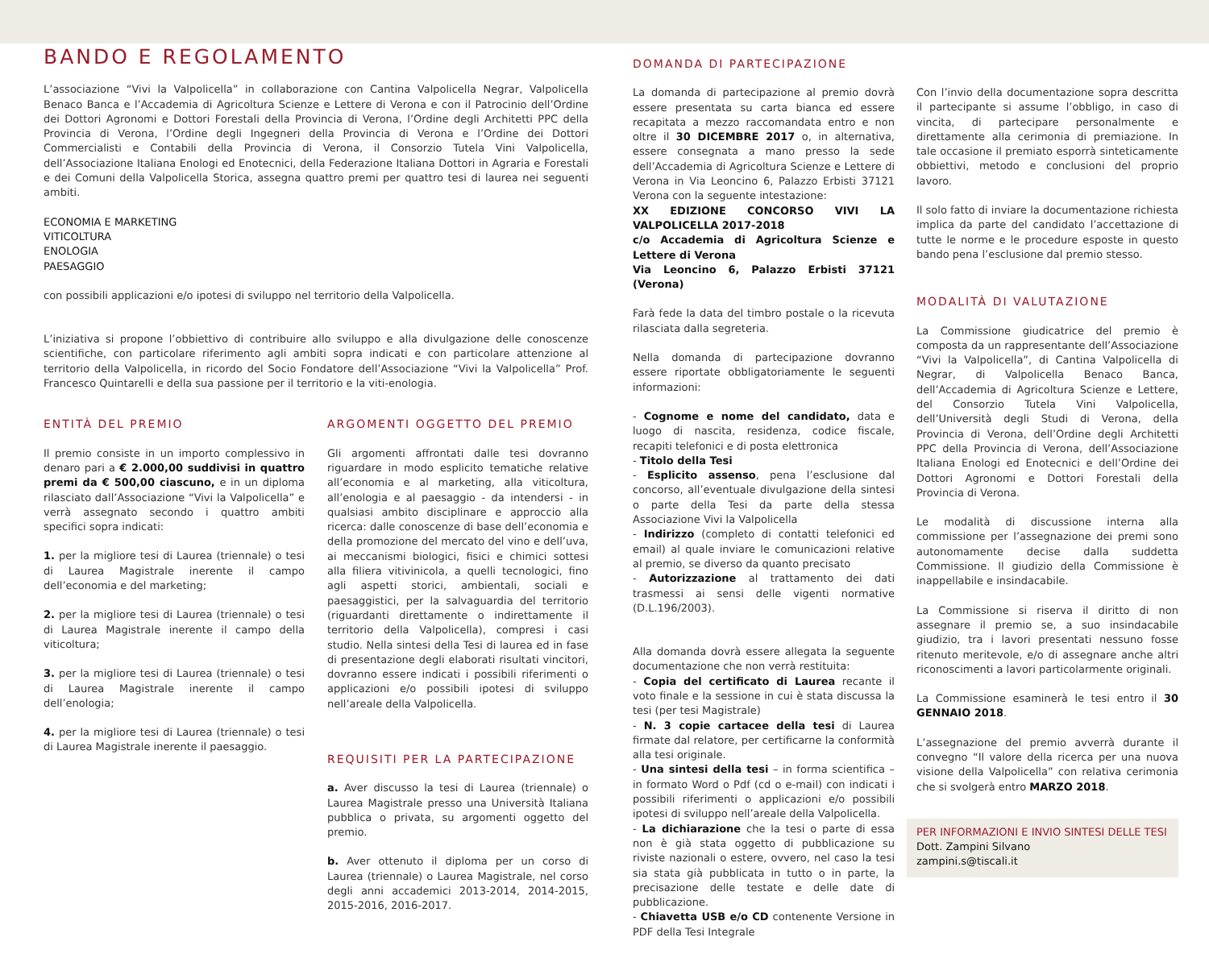BANDO E REGOLAMENTO
L’associazione “Vivi la Valpolicella” in collaborazione con Cantina Valpolicella Negrar, Valpolicella Benaco Banca e l’Accademia di Agricoltura Scienze e Lettere di Verona e con il Patrocinio dell’Ordine dei Dottori Agronomi e Dottori Forestali della Provincia di Verona, l’Ordine degli Architetti PPC della Provincia di Verona, l’Ordine degli Ingegneri della Provincia di Verona e l’Ordine dei Dottori Commercialisti e Contabili della Provincia di Verona, il Consorzio Tutela Vini Valpolicella, dell’Associazione Italiana Enologi ed Enotecnici, della Federazione Italiana Dottori in Agraria e Forestali e dei Comuni della Valpolicella Storica, assegna quattro premi per quattro tesi di laurea nei seguenti ambiti.
ECONOMIA E MARKETING
VITICOLTURA
ENOLOGIA
PAESAGGIO
con possibili applicazioni e/o ipotesi di sviluppo nel territorio della Valpolicella.
L’iniziativa si propone l’obbiettivo di contribuire allo sviluppo e alla divulgazione delle conoscenze scientifiche, con particolare riferimento agli ambiti sopra indicati e con particolare attenzione al territorio della Valpolicella, in ricordo del Socio Fondatore dell’Associazione “Vivi la Valpolicella” Prof. Francesco Quintarelli e della sua passione per il territorio e la viti-enologia.
ENTITÀ DEL PREMIO
Il premio consiste in un importo complessivo in denaro pari a € 2.000,00 suddivisi in quattro premi da € 500,00 ciascuno, e in un diploma rilasciato dall’Associazione “Vivi la Valpolicella” e verrà assegnato secondo i quattro ambiti specifici sopra indicati:
1. per la migliore tesi di Laurea (triennale) o tesi di Laurea Magistrale inerente il campo dell’economia e del marketing;
2. per la migliore tesi di Laurea (triennale) o tesi di Laurea Magistrale inerente il campo della viticoltura;
3. per la migliore tesi di Laurea (triennale) o tesi di Laurea Magistrale inerente il campo dell’enologia;
4. per la migliore tesi di Laurea (triennale) o tesi di Laurea Magistrale inerente il paesaggio.
ARGOMENTI OGGETTO DEL PREMIO
Gli argomenti affrontati dalle tesi dovranno riguardare in modo esplicito tematiche relative all’economia e al marketing, alla viticoltura, all’enologia e al paesaggio - da intendersi - in qualsiasi ambito disciplinare e approccio alla ricerca: dalle conoscenze di base dell’economia e della promozione del mercato del vino e dell’uva, ai meccanismi biologici, fisici e chimici sottesi alla filiera vitivinicola, a quelli tecnologici, fino agli aspetti storici, ambientali, sociali e paesaggistici, per la salvaguardia del territorio (riguardanti direttamente o indirettamente il territorio della Valpolicella), compresi i casi studio. Nella sintesi della Tesi di laurea ed in fase di presentazione degli elaborati risultati vincitori, dovranno essere indicati i possibili riferimenti o applicazioni e/o possibili ipotesi di sviluppo nell’areale della Valpolicella.
REQUISITI PER LA PARTECIPAZIONE
a. Aver discusso la tesi di Laurea (triennale) o Laurea Magistrale presso una Università Italiana pubblica o privata, su argomenti oggetto del premio.
b. Aver ottenuto il diploma per un corso di Laurea (triennale) o Laurea Magistrale, nel corso degli anni accademici 2013-2014, 2014-2015, 2015-2016, 2016-2017.
DOMANDA DI PARTECIPAZIONE
La domanda di partecipazione al premio dovrà essere presentata su carta bianca ed essere recapitata a mezzo raccomandata entro e non oltre il 30 DICEMBRE 2017 o, in alternativa, essere consegnata a mano presso la sede dell’Accademia di Agricoltura Scienze e Lettere di Verona in Via Leoncino 6, Palazzo Erbisti 37121 Verona con la seguente intestazione:
XX EDIZIONE CONCORSO VIVI LA VALPOLICELLA 2017-2018
c/o Accademia di Agricoltura Scienze e Lettere di Verona
Via Leoncino 6, Palazzo Erbisti 37121 (Verona)
Farà fede la data del timbro postale o la ricevuta rilasciata dalla segreteria.
Nella domanda di partecipazione dovranno essere riportate obbligatoriamente le seguenti informazioni:
- Cognome e nome del candidato, data e luogo di nascita, residenza, codice fiscale, recapiti telefonici e di posta elettronica
- Titolo della Tesi
- Esplicito assenso, pena l’esclusione dal concorso, all’eventuale divulgazione della sintesi o parte della Tesi da parte della stessa Associazione Vivi la Valpolicella
- Indirizzo (completo di contatti telefonici ed email) al quale inviare le comunicazioni relative al premio, se diverso da quanto precisato
- Autorizzazione al trattamento dei dati trasmessi ai sensi delle vigenti normative (D.L.196/2003).
Alla domanda dovrà essere allegata la seguente documentazione che non verrà restituita:
- Copia del certificato di Laurea recante il voto finale e la sessione in cui è stata discussa la tesi (per tesi Magistrale)
- N. 3 copie cartacee della tesi di Laurea firmate dal relatore, per certificarne la conformità alla tesi originale.
- Una sintesi della tesi – in forma scientifica – in formato Word o Pdf (cd o e-mail) con indicati i possibili riferimenti o applicazioni e/o possibili ipotesi di sviluppo nell’areale della Valpolicella.
- La dichiarazione che la tesi o parte di essa non è già stata oggetto di pubblicazione su riviste nazionali o estere, ovvero, nel caso la tesi sia stata già pubblicata in tutto o in parte, la precisazione delle testate e delle date di pubblicazione.
- Chiavetta USB e/o CD contenente Versione in PDF della Tesi Integrale
Con l’invio della documentazione sopra descritta il partecipante si assume l’obbligo, in caso di vincita, di partecipare personalmente e direttamente alla cerimonia di premiazione. In tale occasione il premiato esporrà sinteticamente obbiettivi, metodo e conclusioni del proprio lavoro.
Il solo fatto di inviare la documentazione richiesta implica da parte del candidato l’accettazione di tutte le norme e le procedure esposte in questo bando pena l’esclusione dal premio stesso.
MODALITÀ DI VALUTAZIONE
La Commissione giudicatrice del premio è composta da un rappresentante dell’Associazione “Vivi la Valpolicella”, di Cantina Valpolicella di Negrar, di Valpolicella Benaco Banca, dell’Accademia di Agricoltura Scienze e Lettere, del Consorzio Tutela Vini Valpolicella, dell’Università degli Studi di Verona, della Provincia di Verona, dell’Ordine degli Architetti PPC della Provincia di Verona, dell’Associazione Italiana Enologi ed Enotecnici e dell’Ordine dei Dottori Agronomi e Dottori Forestali della Provincia di Verona.
Le modalità di discussione interna alla commissione per l’assegnazione dei premi sono autonomamente decise dalla suddetta Commissione. Il giudizio della Commissione è inappellabile e insindacabile.
La Commissione si riserva il diritto di non assegnare il premio se, a suo insindacabile giudizio, tra i lavori presentati nessuno fosse ritenuto meritevole, e/o di assegnare anche altri riconoscimenti a lavori particolarmente originali.
La Commissione esaminerà le tesi entro il 30 GENNAIO 2018.
L’assegnazione del premio avverrà durante il convegno “Il valore della ricerca per una nuova visione della Valpolicella” con relativa cerimonia che si svolgerà entro MARZO 2018.
PER INFORMAZIONI E INVIO SINTESI DELLE TESI
Dott. Zampini Silvano
zampini.s@tiscali.it